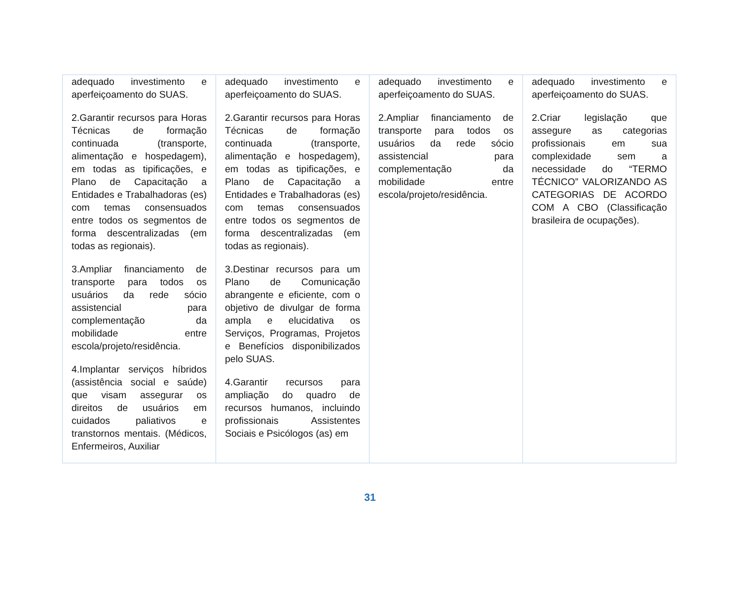| adequado investimento e aperfeiçoamento do SUAS. 2.Garantir recursos para Horas Técnicas de formação continuada (transporte, alimentação e hospedagem), em todas as tipificações, e Plano de Capacitação a Entidades e Trabalhadoras (es) com temas consensuados entre todos os segmentos de forma descentralizadas (em todas as regionais). 3.Ampliar financiamento de transporte para todos os usuários da rede sócio assistencial para complementação da mobilidade entre escola/projeto/residência. 4.Implantar serviços híbridos (assistência social e saúde) que visam assegurar os direitos de usuários em cuidados paliativos e transtornos mentais. (Médicos, Enfermeiros, Auxiliar | adequado investimento e aperfeiçoamento do SUAS. 2.Garantir recursos para Horas Técnicas de formação continuada (transporte, alimentação e hospedagem), em todas as tipificações, e Plano de Capacitação a Entidades e Trabalhadoras (es) com temas consensuados entre todos os segmentos de forma descentralizadas (em todas as regionais). 3.Destinar recursos para um Plano de Comunicação abrangente e eficiente, com o objetivo de divulgar de forma ampla e elucidativa os Serviços, Programas, Projetos e Benefícios disponibilizados pelo SUAS. 4.Garantir recursos para ampliação do quadro de recursos humanos, incluindo profissionais Assistentes Sociais e Psicólogos (as) em | adequado investimento e aperfeiçoamento do SUAS. 2.Ampliar financiamento de transporte para todos os usuários da rede sócio assistencial para complementação da mobilidade entre escola/projeto/residência. | adequado investimento e aperfeiçoamento do SUAS. 2.Criar legislação que assegure as categorias profissionais em sua complexidade sem a necessidade do “TERMO TÉCNICO” VALORIZANDO AS CATEGORIAS DE ACORDO COM A CBO (Classificação brasileira de ocupações). |
31